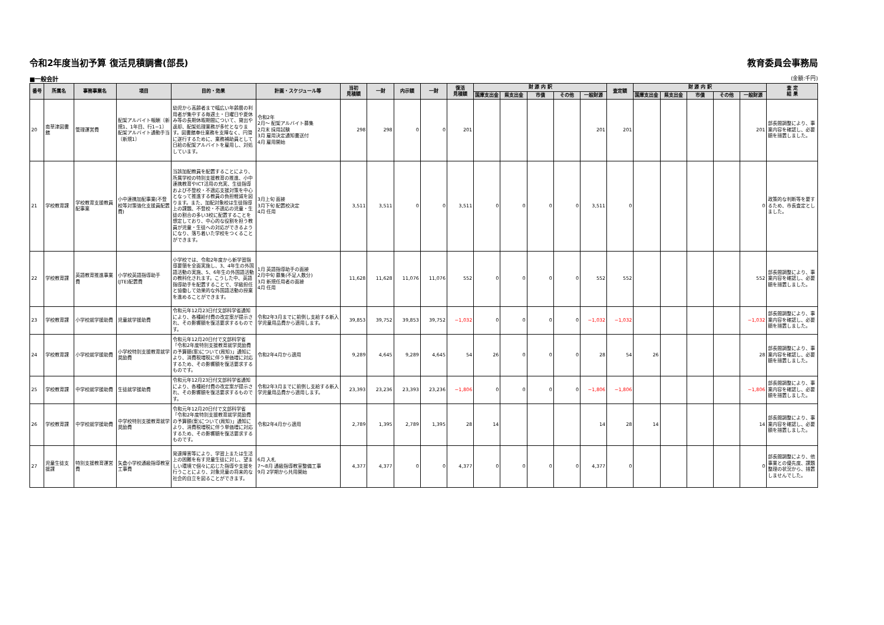令和2年度当初予算 復活見積調書(部長) 教育委員会事務局
■一般会計 (金額:千円)
| 番号 | 所属名 | 事務事業名 | 項目 | 目的・効果 | 計画・スケジュール等 | 当初 見積額 | 一財 | 内示額 | 一財 | 復活 見積額 | 財 源 内 訳 | | | | | 査定額 | 財 源 内 訳 | | | | | 査 定 結 果 |
| --- | --- | --- | --- | --- | --- | --- | --- | --- | --- | --- | --- | --- | --- | --- | --- | --- | --- | --- | --- | --- | --- | --- |
| | | | | | | | | | | | 国庫支出金 | 県支出金 | 市債 | その他 | 一般財源 | | 国庫支出金 | 県支出金 | 市債 | その他 | 一般財源 | |
| 20 | 南草津図書館 | 管理運営費 | 配架アルバイト報酬〔新規1、1年目、行1−1〕 配架アルバイト通勤手当〔新規1〕 | 幼児から高齢者まで幅広い年齢層の利用者が集中する毎週土・日曜日や夏休み等の長期休暇期間について、貸出や返却、配架処理業務が多忙となります。図書館奉仕業務を支障なく、円滑に遂行するために、業務補助員として日給の配架アルバイトを雇用し、対処しています。 | 令和2年 2月〜 配架アルバイト募集 2月末 採用試験 3月 雇用決定通知書送付 4月 雇用開始 | 298 | 298 | 0 | 0 | 201 | | | | | 201 | 201 | | | | | 201 | 部長間調整により、事業内容を確認し、必要額を措置しました。 |
| 21 | 学校教育課 | 学校教育支援教員配事業 | 小中連携加配事業(不登校等対策強化支援員配置費) | 当該加配教員を配置することにより、所属学校の特別支援教育の推進、小中連携教育やICT活用の充実、生徒指導および不登校・不適応支援対策を中心となって推進する教員の負担軽減を図ります。また、加配対象校は生徒指導上の課題、不登校・不適応の児童・生徒の割合の多い3校に配置することを想定しており、中心的な役割を担う教員が児童・生徒への対応ができるようになり、落ち着いた学校をつくることができます。 | 3月上旬 面接 3月下旬 配置校決定 4月 任用 | 3,511 | 3,511 | 0 | 0 | 3,511 | 0 | 0 | 0 | 0 | 3,511 | 0 | | | | | 0 | 政策的な判断等を要するため、市長査定としました。 |
| 22 | 学校教育課 | 英語教育推進事業費 | 小学校英語指導助手(JTE)配置費 | 小学校では、令和2年度から新学習指導要領を全面実施し、3、4年生の外国語活動の実施、5、6年生の外国語活動の教科化されます。こうした中、英語指導助手を配置することで、学級担任と協働して効果的な外国語活動の授業を進めることができます。 | 1月 英語指導助手の面接 2月中旬 募集(不足人数分) 3月 新規任用者の面接 4月 任用 | 11,628 | 11,628 | 11,076 | 11,076 | 552 | 0 | 0 | 0 | 0 | 552 | 552 | | | | | 552 | 部長間調整により、事業内容を確認し、必要額を措置しました。 |
| 23 | 学校教育課 | 小学校就学援助費 | 児童就学援助費 | 令和元年12月23日付文部科学省通知により、各種給付費の改定案が提示され、その影響額を復活要求するものです。 | 令和2年3月までに前倒し支給する新入学児童用品費から適用します。 | 39,853 | 39,752 | 39,853 | 39,752 | −1,032 | 0 | 0 | 0 | 0 | −1,032 | −1,032 | | | | | −1,032 | 部長間調整により、事業内容を確認し、必要額を措置しました。 |
| 24 | 学校教育課 | 小学校就学援助費 | 小学校特別支援教育就学奨励費 | 令和元年12月20日付で文部科学省「令和2年度特別支援教育就学奨励費の予算額(案)について(周知)」通知により、消費税増税に伴う単価増に対応するため、その影響額を復活要求するものです。 | 令和2年4月から適用 | 9,289 | 4,645 | 9,289 | 4,645 | 54 | 26 | 0 | 0 | 0 | 28 | 54 | 26 | | | | 28 | 部長間調整により、事業内容を確認し、必要額を措置しました。 |
| 25 | 学校教育課 | 中学校就学援助費 | 生徒就学援助費 | 令和元年12月23日付文部科学省通知により、各種給付費の改定案が提示され、その影響額を復活要求するものです。 | 令和2年3月までに前倒し支給する新入学児童用品費から適用します。 | 23,393 | 23,236 | 23,393 | 23,236 | −1,806 | 0 | 0 | 0 | 0 | −1,806 | −1,806 | | | | | −1,806 | 部長間調整により、事業内容を確認し、必要額を措置しました。 |
| 26 | 学校教育課 | 中学校就学援助費 | 中学校特別支援教育就学奨励費 | 令和元年12月20日付で文部科学省「令和2年度特別支援教育就学奨励費の予算額(案)について(周知)」通知により、消費税増税に伴う単価増に対応するため、その影響額を復活要求するものです。 | 令和2年4月から適用 | 2,789 | 1,395 | 2,789 | 1,395 | 28 | 14 | | | | 14 | 28 | 14 | | | | 14 | 部長間調整により、事業内容を確認し、必要額を措置しました。 |
| 27 | 児童生徒支援課 | 特別支援教育運営費 | 矢倉小学校通級指導教室工事費 | 発達障害等により、学習上または生活上の困難を有す児童生徒に対し、望ましい環境で個々に応じた指導や支援を行うことにより、対象児童の将来的な社会的自立を図ることができます。 | 6月 入札 7〜8月 通級指導教室整備工事 9月 2学期から共用開始 | 4,377 | 4,377 | 0 | 0 | 4,377 | 0 | 0 | 0 | 0 | 4,377 | 0 | | | | | 0 | 部長間調整により、他事業との優先度、課題整理の状況から、措置しませんでした。 |